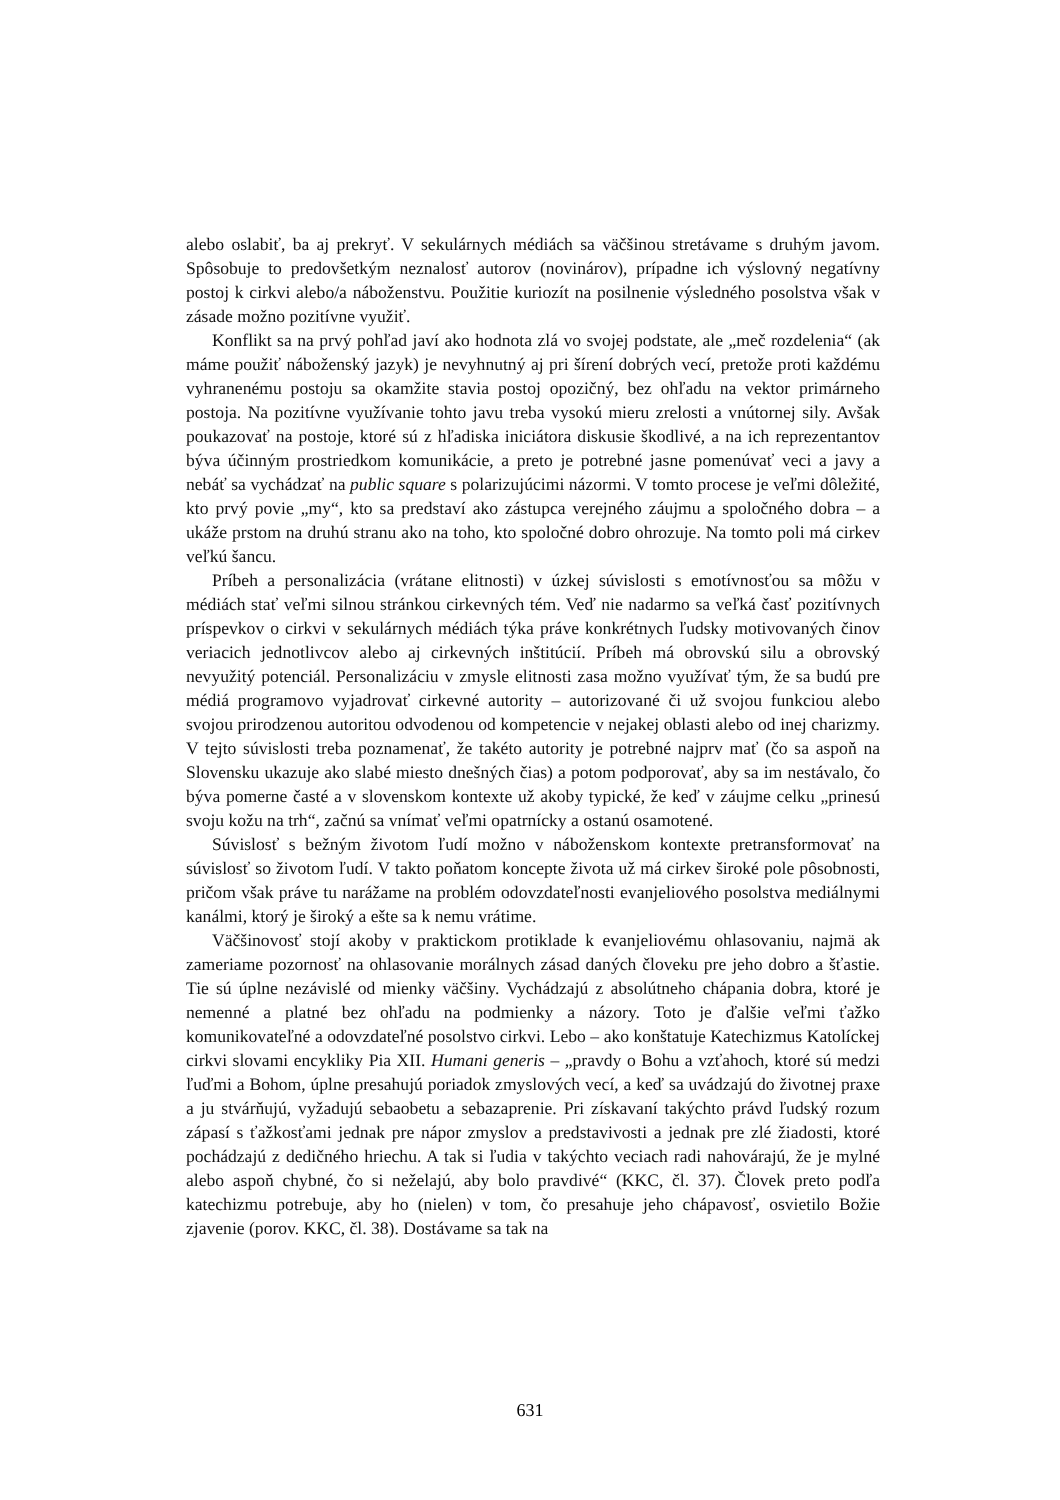alebo oslabiť, ba aj prekryť. V sekulárnych médiách sa väčšinou stretávame s druhým javom. Spôsobuje to predovšetkým neznalosť autorov (novinárov), prípadne ich výslovný negatívny postoj k cirkvi alebo/a náboženstvu. Použitie kuriozít na posilnenie výsledného posolstva však v zásade možno pozitívne využiť.
Konflikt sa na prvý pohľad javí ako hodnota zlá vo svojej podstate, ale „meč rozdelenia“ (ak máme použiť náboženský jazyk) je nevyhnutný aj pri šírení dobrých vecí, pretože proti každému vyhranenému postoju sa okamžite stavia postoj opozičný, bez ohľadu na vektor primárneho postoja. Na pozitívne využívanie tohto javu treba vysokú mieru zrelosti a vnútornej sily. Avšak poukazovať na postoje, ktoré sú z hľadiska iniciátora diskusie škodlivé, a na ich reprezentantov býva účinným prostriedkom komunikácie, a preto je potrebné jasne pomenúvať veci a javy a nebáť sa vychádzať na public square s polarizujúcimi názormi. V tomto procese je veľmi dôležité, kto prvý povie „my“, kto sa predstaví ako zástupca verejného záujmu a spoločného dobra – a ukáže prstom na druhú stranu ako na toho, kto spoločné dobro ohrozuje. Na tomto poli má cirkev veľkú šancu.
Príbeh a personalizácia (vrátane elitnosti) v úzkej súvislosti s emotívnosťou sa môžu v médiách stať veľmi silnou stránkou cirkevných tém. Veď nie nadarmo sa veľká časť pozitívnych príspevkov o cirkvi v sekulárnych médiách týka práve konkrétnych ľudsky motivovaných činov veriacich jednotlivcov alebo aj cirkevných inštitúcií. Príbeh má obrovskú silu a obrovský nevyužitý potenciál. Personalizáciu v zmysle elitnosti zasa možno využívať tým, že sa budú pre médiá programovo vyjadrovať cirkevné autority – autorizované či už svojou funkciou alebo svojou prirodzenou autoritou odvodenou od kompetencie v nejakej oblasti alebo od inej charizmy. V tejto súvislosti treba poznamenať, že takéto autority je potrebné najprv mať (čo sa aspoň na Slovensku ukazuje ako slabé miesto dnešných čias) a potom podporovať, aby sa im nestávalo, čo býva pomerne časté a v slovenskom kontexte už akoby typické, že keď v záujme celku „prinesú svoju kožu na trh“, začnú sa vnímať veľmi opatrnícky a ostanú osamotené.
Súvislosť s bežným životom ľudí možno v náboženskom kontexte pretransformovať na súvislosť so životom ľudí. V takto poňatom koncepte života už má cirkev široké pole pôsobnosti, pričom však práve tu narážame na problém odovzdateľnosti evanjeliového posolstva mediálnymi kanálmi, ktorý je široký a ešte sa k nemu vrátime.
Väčšinovosť stojí akoby v praktickom protiklade k evanjeliovému ohlasovaniu, najmä ak zameriame pozornosť na ohlasovanie morálnych zásad daných človeku pre jeho dobro a šťastie. Tie sú úplne nezávislé od mienky väčšiny. Vychádzajú z absolútneho chápania dobra, ktoré je nemenné a platné bez ohľadu na podmienky a názory. Toto je ďalšie veľmi ťažko komunikovateľné a odovzdateľné posolstvo cirkvi. Lebo – ako konštatuje Katechizmus Katolíckej cirkvi slovami encykliky Pia XII. Humani generis – „pravdy o Bohu a vzťahoch, ktoré sú medzi ľuďmi a Bohom, úplne presahujú poriadok zmyslových vecí, a keď sa uvádzajú do životnej praxe a ju stvárňujú, vyžadujú sebaobetu a sebazaprenie. Pri získavaní takýchto právd ľudský rozum zápasí s ťažkosťami jednak pre nápor zmyslov a predstavivosti a jednak pre zlé žiadosti, ktoré pochádzajú z dedičného hriechu. A tak si ľudia v takýchto veciach radi nahovárajú, že je mylné alebo aspoň chybné, čo si neželajú, aby bolo pravdivé“ (KKC, čl. 37). Človek preto podľa katechizmu potrebuje, aby ho (nielen) v tom, čo presahuje jeho chápavosť, osvietilo Božie zjavenie (porov. KKC, čl. 38). Dostávame sa tak na
631